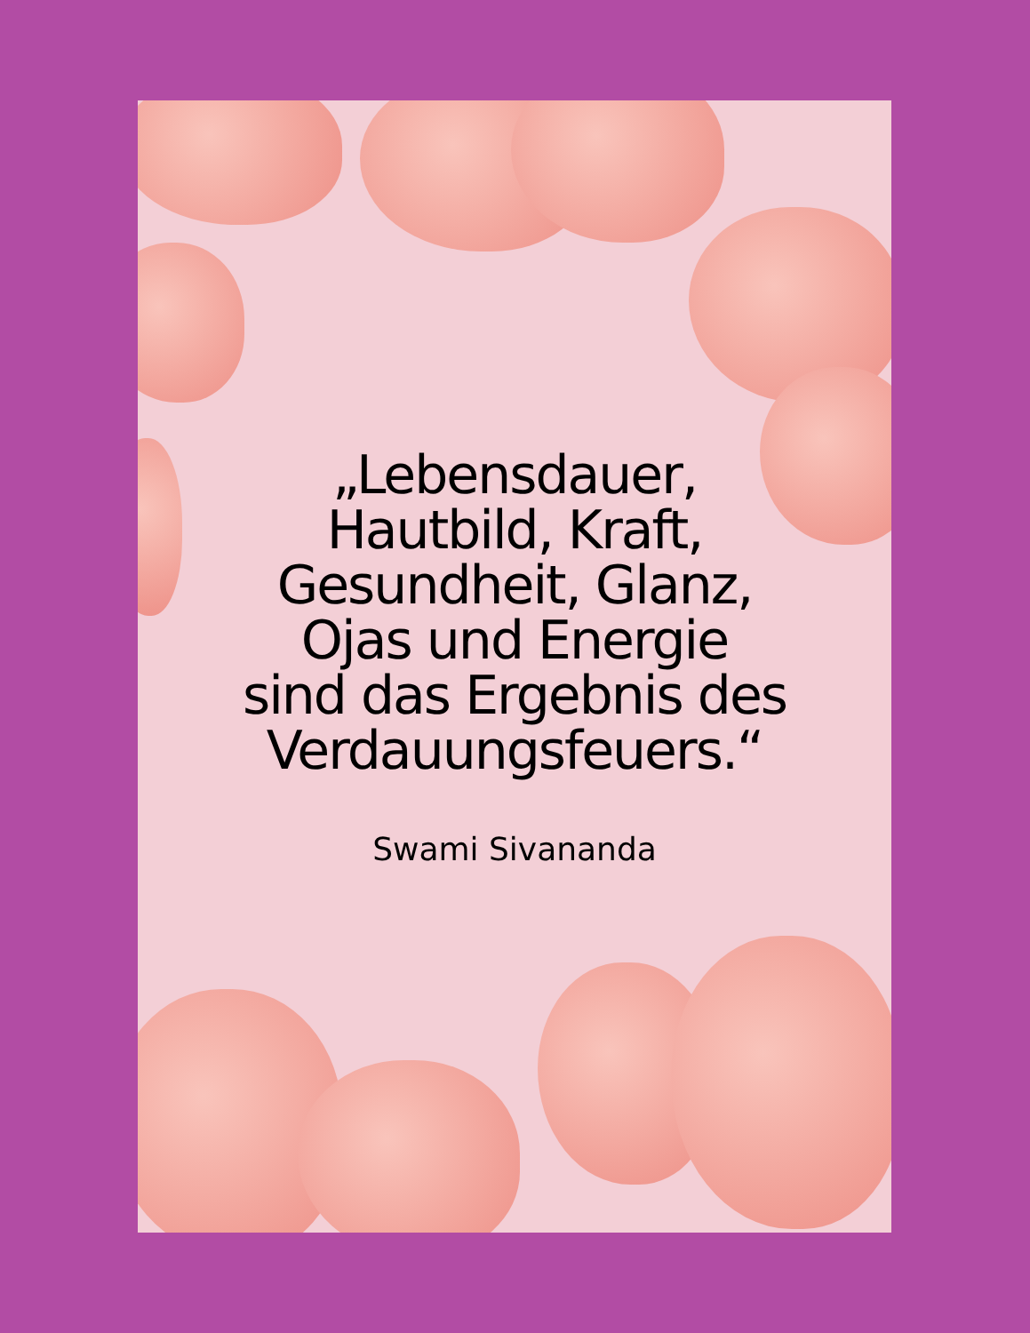„Lebensdauer,
Hautbild, Kraft,
Gesundheit, Glanz,
Ojas und Energie
sind das Ergebnis des
Verdauungsfeuers.“
Swami Sivananda